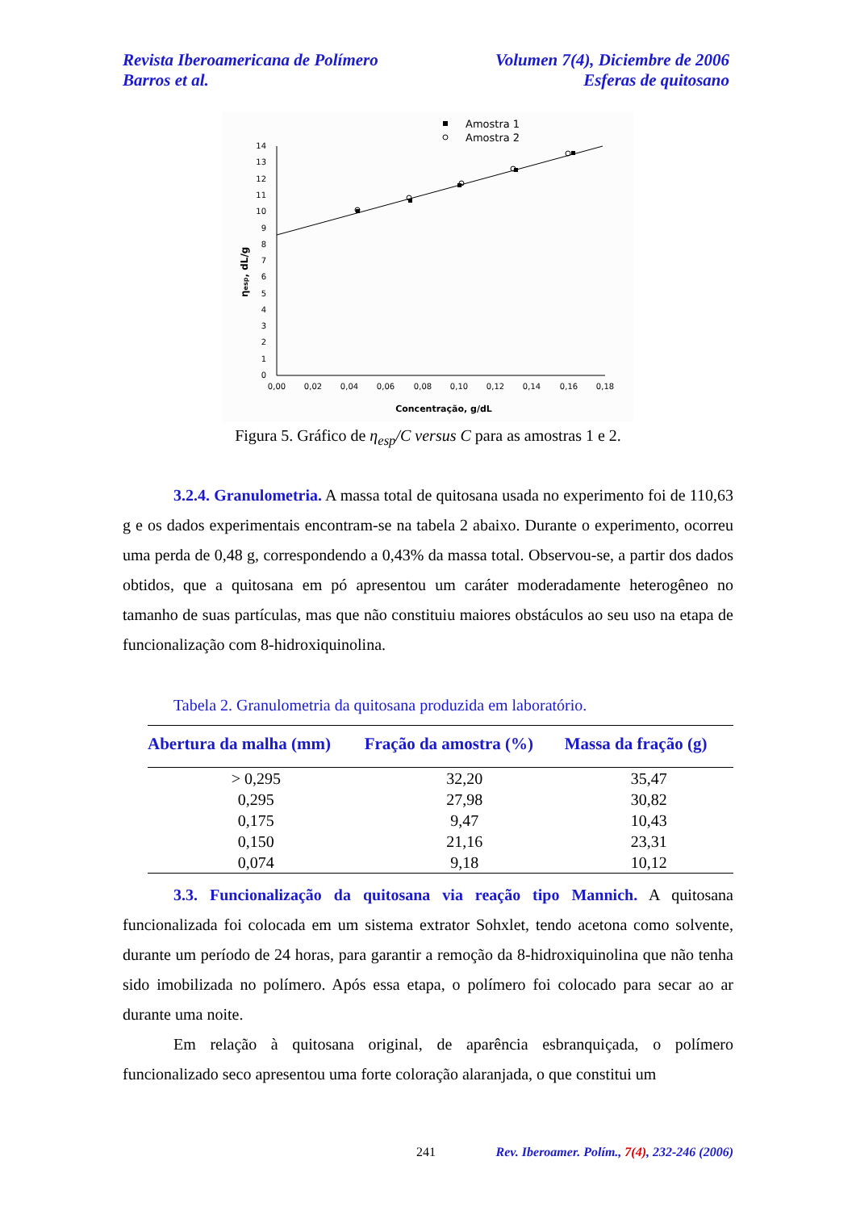Revista Iberoamericana de Polímero Volumen 7(4), Diciembre de 2006
Barros et al. Esferas de quitosano
Amostra 1
Amostra 2
0
1
2
3
4
5
6
7
8
9
10
11
12
13
14
0,00
0,02
0,04
0,06
0,08
0,10
0,12
0,14
0,16
0,18
Concentração, g/dL
ηesp, dL/g
Figura 5. Gráfico de η<sub>esp</sub>/C versus C para as amostras 1 e 2.
3.2.4. Granulometria. A massa total de quitosana usada no experimento foi de 110,63 g e os dados experimentais encontram-se na tabela 2 abaixo. Durante o experimento, ocorreu uma perda de 0,48 g, correspondendo a 0,43% da massa total. Observou-se, a partir dos dados obtidos, que a quitosana em pó apresentou um caráter moderadamente heterogêneo no tamanho de suas partículas, mas que não constituiu maiores obstáculos ao seu uso na etapa de funcionalização com 8-hidroxiquinolina.
Tabela 2. Granulometria da quitosana produzida em laboratório.
| Abertura da malha (mm) | Fração da amostra (%) | Massa da fração (g) |
| --- | --- | --- |
| > 0,295 | 32,20 | 35,47 |
| 0,295 | 27,98 | 30,82 |
| 0,175 | 9,47 | 10,43 |
| 0,150 | 21,16 | 23,31 |
| 0,074 | 9,18 | 10,12 |
3.3. Funcionalização da quitosana via reação tipo Mannich. A quitosana funcionalizada foi colocada em um sistema extrator Sohxlet, tendo acetona como solvente, durante um período de 24 horas, para garantir a remoção da 8-hidroxiquinolina que não tenha sido imobilizada no polímero. Após essa etapa, o polímero foi colocado para secar ao ar durante uma noite.
Em relação à quitosana original, de aparência esbranquiçada, o polímero funcionalizado seco apresentou uma forte coloração alaranjada, o que constitui um
241 Rev. Iberoamer. Polím., 7(4), 232-246 (2006)